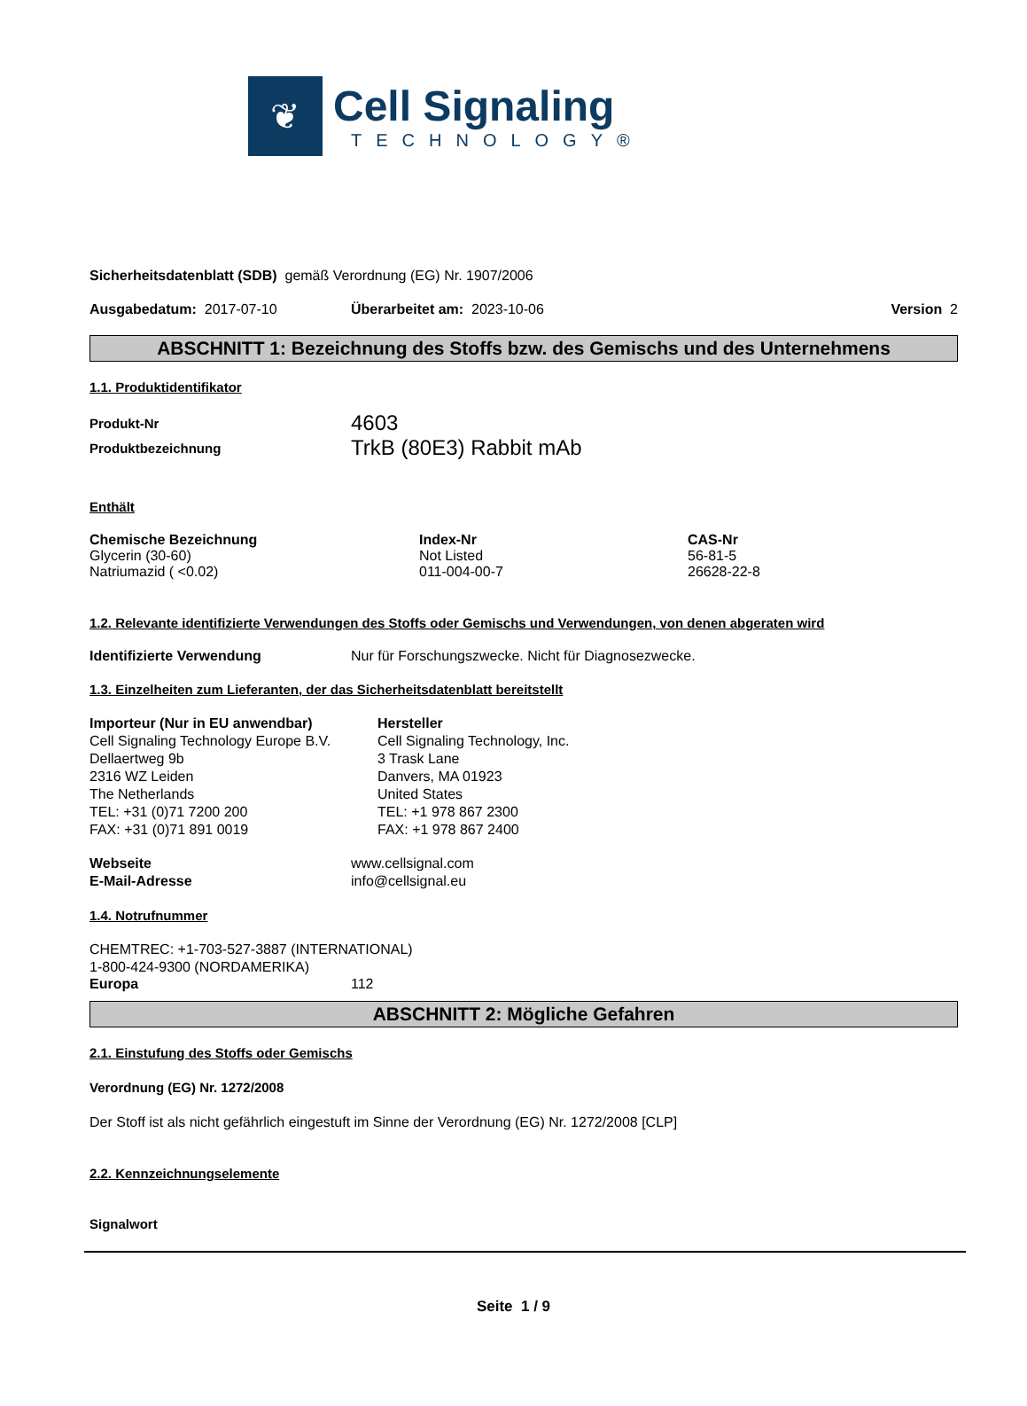❦
Cell Signaling
TECHNOLOGY®
Sicherheitsdatenblatt (SDB) gemäß Verordnung (EG) Nr. 1907/2006
Ausgabedatum: 2017-07-10 Überarbeitet am: 2023-10-06 Version 2
ABSCHNITT 1: Bezeichnung des Stoffs bzw. des Gemischs und des Unternehmens
1.1. Produktidentifikator
Produkt-Nr 4603
Produktbezeichnung TrkB (80E3) Rabbit mAb
Enthält
| Chemische Bezeichnung | Index-Nr | CAS-Nr |
| --- | --- | --- |
| Glycerin (30-60) | Not Listed | 56-81-5 |
| Natriumazid ( <0.02) | 011-004-00-7 | 26628-22-8 |
1.2. Relevante identifizierte Verwendungen des Stoffs oder Gemischs und Verwendungen, von denen abgeraten wird
Identifizierte Verwendung Nur für Forschungszwecke. Nicht für Diagnosezwecke.
1.3. Einzelheiten zum Lieferanten, der das Sicherheitsdatenblatt bereitstellt
Importeur (Nur in EU anwendbar)
Cell Signaling Technology Europe B.V.
Dellaertweg 9b
2316 WZ Leiden
The Netherlands
TEL: +31 (0)71 7200 200
FAX: +31 (0)71 891 0019
Hersteller
Cell Signaling Technology, Inc.
3 Trask Lane
Danvers, MA 01923
United States
TEL: +1 978 867 2300
FAX: +1 978 867 2400
Webseite
E-Mail-Adresse www.cellsignal.com
info@cellsignal.eu
1.4. Notrufnummer
CHEMTREC: +1-703-527-3887 (INTERNATIONAL)
1-800-424-9300 (NORDAMERIKA)
Europa 112
ABSCHNITT 2: Mögliche Gefahren
2.1. Einstufung des Stoffs oder Gemischs
Verordnung (EG) Nr. 1272/2008
Der Stoff ist als nicht gefährlich eingestuft im Sinne der Verordnung (EG) Nr. 1272/2008 [CLP]
2.2. Kennzeichnungselemente
Signalwort
Seite 1 / 9